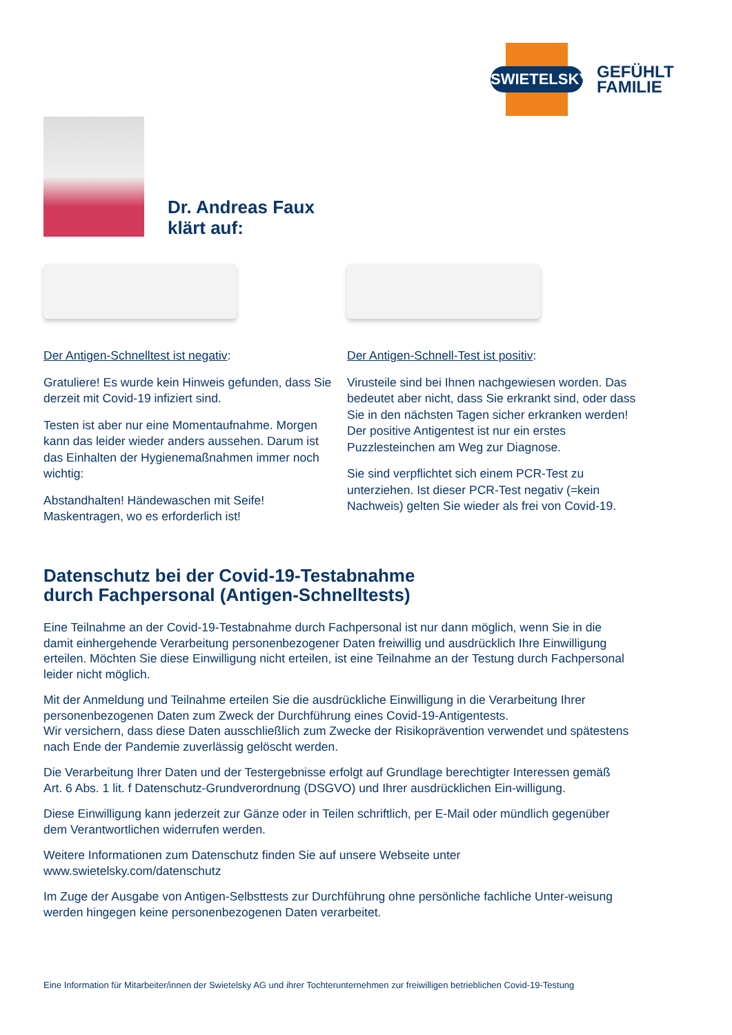SWIETELSKY
GEFÜHLT
FAMILIE
Dr. Andreas Faux
klärt auf:
Der Antigen-Schnelltest ist negativ:
Gratuliere! Es wurde kein Hinweis gefunden, dass Sie derzeit mit Covid-19 infiziert sind.
Testen ist aber nur eine Momentaufnahme. Morgen kann das leider wieder anders aussehen. Darum ist das Einhalten der Hygienemaßnahmen immer noch wichtig:
Abstandhalten! Händewaschen mit Seife! Maskentragen, wo es erforderlich ist!
Der Antigen-Schnell-Test ist positiv:
Virusteile sind bei Ihnen nachgewiesen worden. Das bedeutet aber nicht, dass Sie erkrankt sind, oder dass Sie in den nächsten Tagen sicher erkranken werden! Der positive Antigentest ist nur ein erstes Puzzlesteinchen am Weg zur Diagnose.
Sie sind verpflichtet sich einem PCR-Test zu unterziehen. Ist dieser PCR-Test negativ (=kein Nachweis) gelten Sie wieder als frei von Covid-19.
Datenschutz bei der Covid-19-Testabnahme
durch Fachpersonal (Antigen-Schnelltests)
Eine Teilnahme an der Covid-19-Testabnahme durch Fachpersonal ist nur dann möglich, wenn Sie in die damit einhergehende Verarbeitung personenbezogener Daten freiwillig und ausdrücklich Ihre Einwilligung erteilen. Möchten Sie diese Einwilligung nicht erteilen, ist eine Teilnahme an der Testung durch Fachpersonal leider nicht möglich.
Mit der Anmeldung und Teilnahme erteilen Sie die ausdrückliche Einwilligung in die Verarbeitung Ihrer personenbezogenen Daten zum Zweck der Durchführung eines Covid-19-Antigentests.
Wir versichern, dass diese Daten ausschließlich zum Zwecke der Risikoprävention verwendet und spätestens nach Ende der Pandemie zuverlässig gelöscht werden.
Die Verarbeitung Ihrer Daten und der Testergebnisse erfolgt auf Grundlage berechtigter Interessen gemäß Art. 6 Abs. 1 lit. f Datenschutz-Grundverordnung (DSGVO) und Ihrer ausdrücklichen Ein-willigung.
Diese Einwilligung kann jederzeit zur Gänze oder in Teilen schriftlich, per E-Mail oder mündlich gegenüber dem Verantwortlichen widerrufen werden.
Weitere Informationen zum Datenschutz finden Sie auf unsere Webseite unter
www.swietelsky.com/datenschutz
Im Zuge der Ausgabe von Antigen-Selbsttests zur Durchführung ohne persönliche fachliche Unter-weisung werden hingegen keine personenbezogenen Daten verarbeitet.
Eine Information für Mitarbeiter/innen der Swietelsky AG und ihrer Tochterunternehmen zur freiwilligen betrieblichen Covid-19-Testung